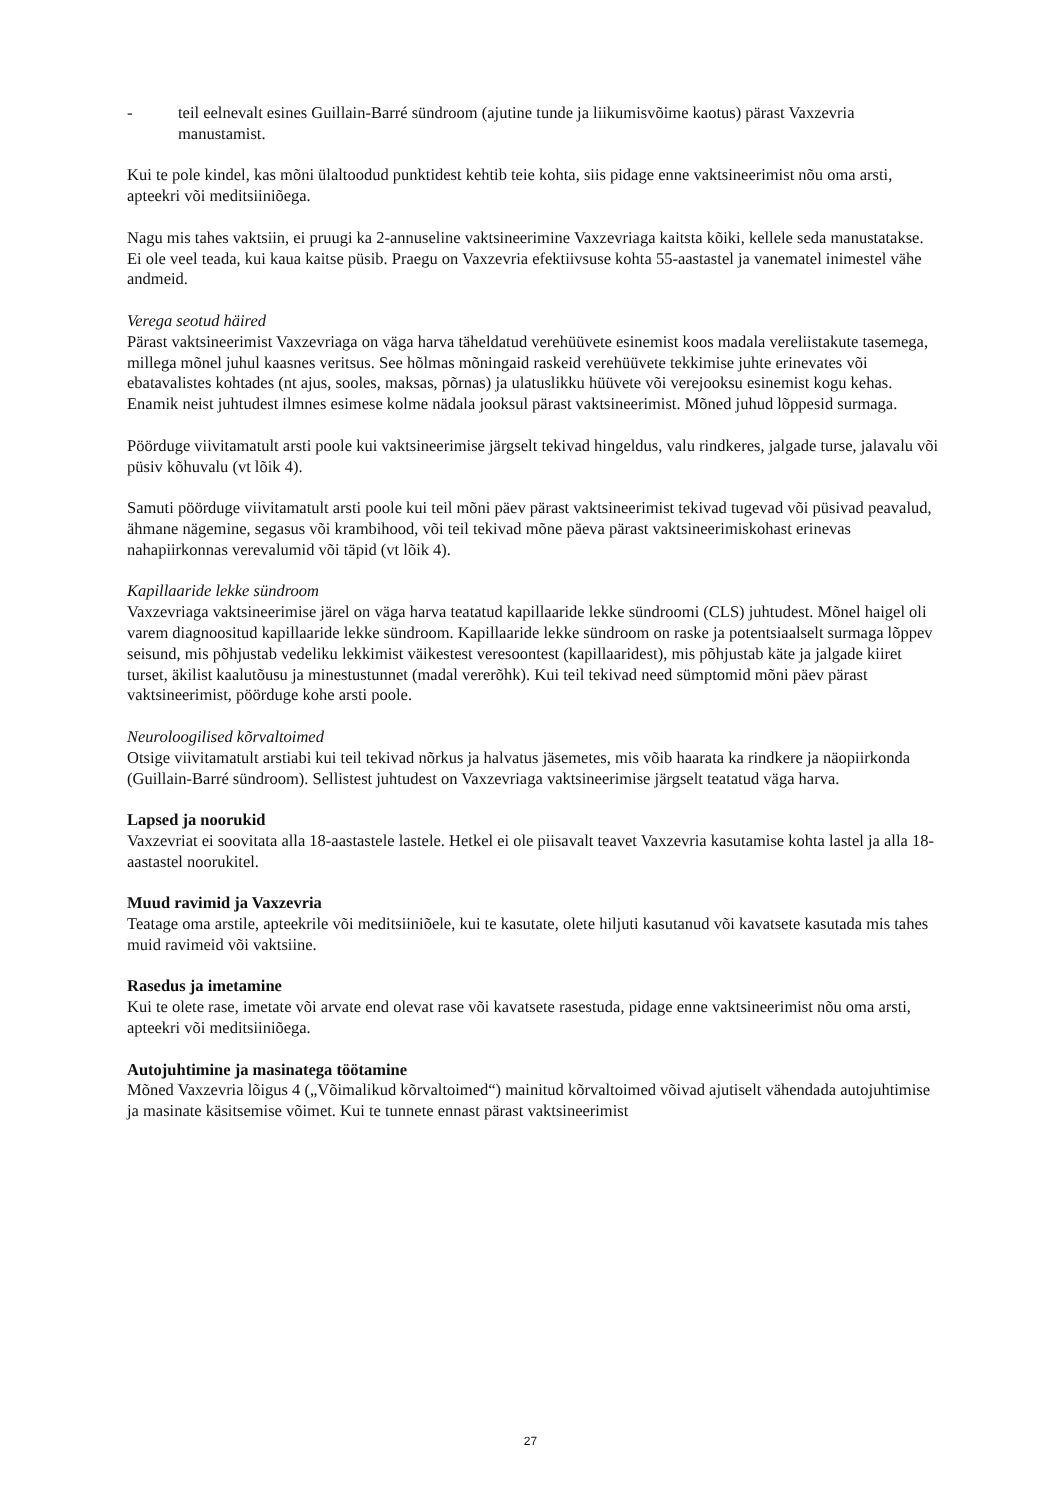- teil eelnevalt esines Guillain-Barré sündroom (ajutine tunde ja liikumisvõime kaotus) pärast Vaxzevria manustamist.
Kui te pole kindel, kas mõni ülaltoodud punktidest kehtib teie kohta, siis pidage enne vaktsineerimist nõu oma arsti, apteekri või meditsiiniõega.
Nagu mis tahes vaktsiin, ei pruugi ka 2-annuseline vaktsineerimine Vaxzevriaga kaitsta kõiki, kellele seda manustatakse. Ei ole veel teada, kui kaua kaitse püsib. Praegu on Vaxzevria efektiivsuse kohta 55-aastastel ja vanematel inimestel vähe andmeid.
Verega seotud häired
Pärast vaktsineerimist Vaxzevriaga on väga harva täheldatud verehüüvete esinemist koos madala vereliistakute tasemega, millega mõnel juhul kaasnes veritsus. See hõlmas mõningaid raskeid verehüüvete tekkimise juhte erinevates või ebatavalistes kohtades (nt ajus, sooles, maksas, põrnas) ja ulatuslikku hüüvete või verejooksu esinemist kogu kehas. Enamik neist juhtudest ilmnes esimese kolme nädala jooksul pärast vaktsineerimist. Mõned juhud lõppesid surmaga.
Pöörduge viivitamatult arsti poole kui vaktsineerimise järgselt tekivad hingeldus, valu rindkeres, jalgade turse, jalavalu või püsiv kõhuvalu (vt lõik 4).
Samuti pöörduge viivitamatult arsti poole kui teil mõni päev pärast vaktsineerimist tekivad tugevad või püsivad peavalud, ähmane nägemine, segasus või krambihood, või teil tekivad mõne päeva pärast vaktsineerimiskohast erinevas nahapiirkonnas verevalumid või täpid (vt lõik 4).
Kapillaaride lekke sündroom
Vaxzevriaga vaktsineerimise järel on väga harva teatatud kapillaaride lekke sündroomi (CLS) juhtudest. Mõnel haigel oli varem diagnoositud kapillaaride lekke sündroom. Kapillaaride lekke sündroom on raske ja potentsiaalselt surmaga lõppev seisund, mis põhjustab vedeliku lekkimist väikestest veresoontest (kapillaaridest), mis põhjustab käte ja jalgade kiiret turset, äkilist kaalutõusu ja minestustunnet (madal vererõhk). Kui teil tekivad need sümptomid mõni päev pärast vaktsineerimist, pöörduge kohe arsti poole.
Neuroloogilised kõrvaltoimed
Otsige viivitamatult arstiabi kui teil tekivad nõrkus ja halvatus jäsemetes, mis võib haarata ka rindkere ja näopiirkonda (Guillain-Barré sündroom). Sellistest juhtudest on Vaxzevriaga vaktsineerimise järgselt teatatud väga harva.
Lapsed ja noorukid
Vaxzevriat ei soovitata alla 18-aastastele lastele. Hetkel ei ole piisavalt teavet Vaxzevria kasutamise kohta lastel ja alla 18-aastastel noorukitel.
Muud ravimid ja Vaxzevria
Teatage oma arstile, apteekrile või meditsiiniõele, kui te kasutate, olete hiljuti kasutanud või kavatsete kasutada mis tahes muid ravimeid või vaktsiine.
Rasedus ja imetamine
Kui te olete rase, imetate või arvate end olevat rase või kavatsete rasestuda, pidage enne vaktsineerimist nõu oma arsti, apteekri või meditsiiniõega.
Autojuhtimine ja masinatega töötamine
Mõned Vaxzevria lõigus 4 („Võimalikud kõrvaltoimed“) mainitud kõrvaltoimed võivad ajutiselt vähendada autojuhtimise ja masinate käsitsemise võimet. Kui te tunnete ennast pärast vaktsineerimist
27